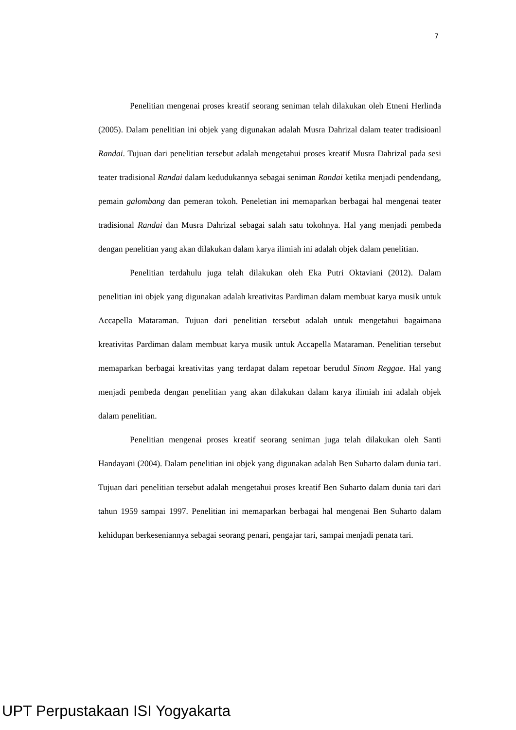7
Penelitian mengenai proses kreatif seorang seniman telah dilakukan oleh Etneni Herlinda (2005). Dalam penelitian ini objek yang digunakan adalah Musra Dahrizal dalam teater tradisioanl Randai. Tujuan dari penelitian tersebut adalah mengetahui proses kreatif Musra Dahrizal pada sesi teater tradisional Randai dalam kedudukannya sebagai seniman Randai ketika menjadi pendendang, pemain galombang dan pemeran tokoh. Peneletian ini memaparkan berbagai hal mengenai teater tradisional Randai dan Musra Dahrizal sebagai salah satu tokohnya. Hal yang menjadi pembeda dengan penelitian yang akan dilakukan dalam karya ilimiah ini adalah objek dalam penelitian.
Penelitian terdahulu juga telah dilakukan oleh Eka Putri Oktaviani (2012). Dalam penelitian ini objek yang digunakan adalah kreativitas Pardiman dalam membuat karya musik untuk Accapella Mataraman. Tujuan dari penelitian tersebut adalah untuk mengetahui bagaimana kreativitas Pardiman dalam membuat karya musik untuk Accapella Mataraman. Penelitian tersebut memaparkan berbagai kreativitas yang terdapat dalam repetoar berudul Sinom Reggae. Hal yang menjadi pembeda dengan penelitian yang akan dilakukan dalam karya ilimiah ini adalah objek dalam penelitian.
Penelitian mengenai proses kreatif seorang seniman juga telah dilakukan oleh Santi Handayani (2004). Dalam penelitian ini objek yang digunakan adalah Ben Suharto dalam dunia tari. Tujuan dari penelitian tersebut adalah mengetahui proses kreatif Ben Suharto dalam dunia tari dari tahun 1959 sampai 1997. Penelitian ini memaparkan berbagai hal mengenai Ben Suharto dalam kehidupan berkeseniannya sebagai seorang penari, pengajar tari, sampai menjadi penata tari.
UPT Perpustakaan ISI Yogyakarta